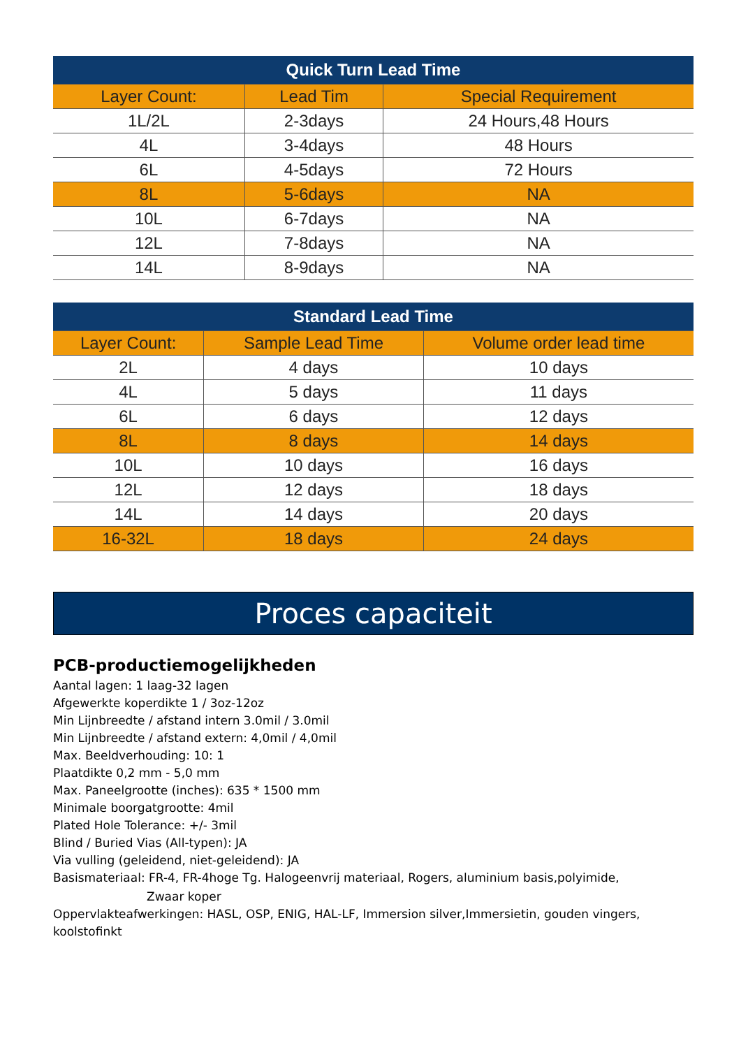| Quick Turn Lead Time | | |
| --- | --- | --- |
| Layer Count: | Lead Tim | Special Requirement |
| 1L/2L | 2-3days | 24 Hours,48 Hours |
| 4L | 3-4days | 48 Hours |
| 6L | 4-5days | 72 Hours |
| 8L | 5-6days | NA |
| 10L | 6-7days | NA |
| 12L | 7-8days | NA |
| 14L | 8-9days | NA |
| Standard Lead Time | | |
| --- | --- | --- |
| Layer Count: | Sample Lead Time | Volume order lead time |
| 2L | 4 days | 10 days |
| 4L | 5 days | 11 days |
| 6L | 6 days | 12 days |
| 8L | 8 days | 14 days |
| 10L | 10 days | 16 days |
| 12L | 12 days | 18 days |
| 14L | 14 days | 20 days |
| 16-32L | 18 days | 24 days |
Proces capaciteit
PCB-productiemogelijkheden
Aantal lagen: 1 laag-32 lagen
Afgewerkte koperdikte 1 / 3oz-12oz
Min Lijnbreedte / afstand intern 3.0mil / 3.0mil
Min Lijnbreedte / afstand extern: 4,0mil / 4,0mil
Max. Beeldverhouding: 10: 1
Plaatdikte 0,2 mm - 5,0 mm
Max. Paneelgrootte (inches): 635 * 1500 mm
Minimale boorgatgrootte: 4mil
Plated Hole Tolerance: +/- 3mil
Blind / Buried Vias (All-typen): JA
Via vulling (geleidend, niet-geleidend): JA
Basismateriaal: FR-4, FR-4hoge Tg. Halogeenvrij materiaal, Rogers, aluminium basis,polyimide,
Zwaar koper
Oppervlakteafwerkingen: HASL, OSP, ENIG, HAL-LF, Immersion silver,Immersietin, gouden vingers, koolstofinkt